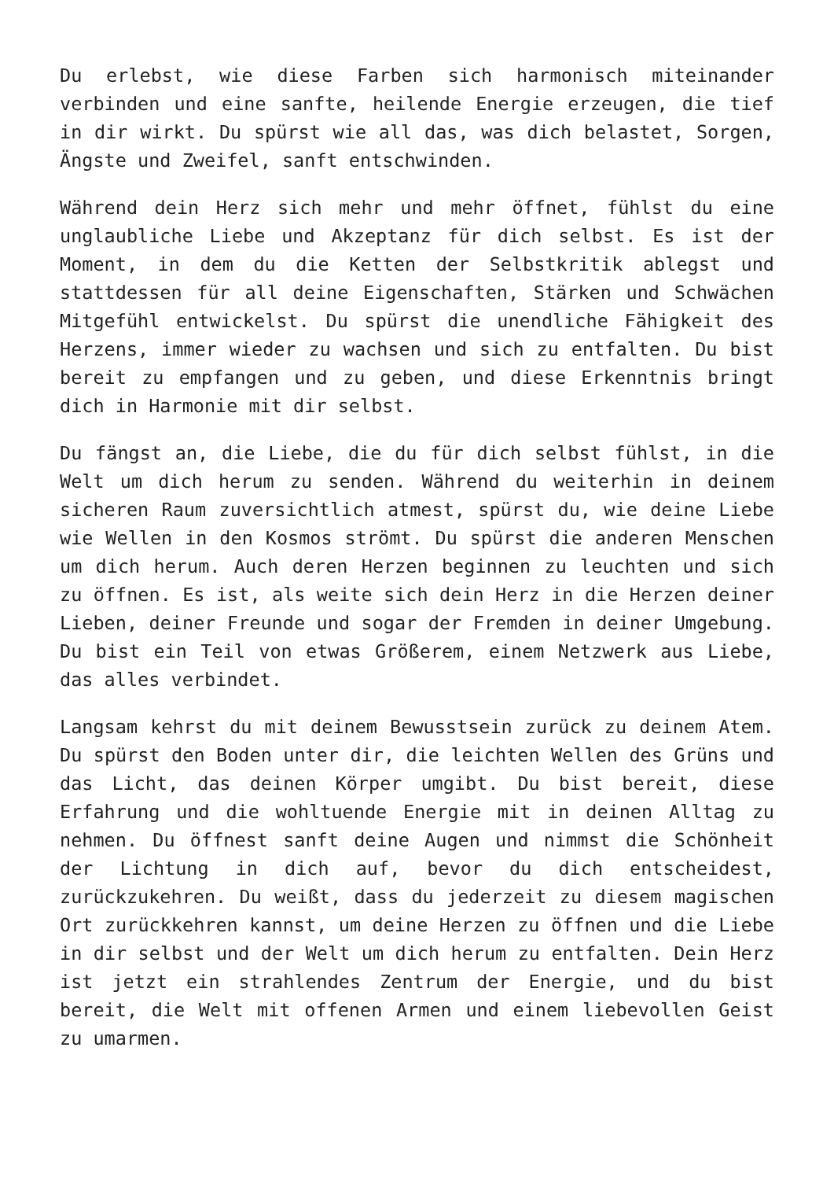Du erlebst, wie diese Farben sich harmonisch miteinander verbinden und eine sanfte, heilende Energie erzeugen, die tief in dir wirkt. Du spürst wie all das, was dich belastet, Sorgen, Ängste und Zweifel, sanft entschwinden.
Während dein Herz sich mehr und mehr öffnet, fühlst du eine unglaubliche Liebe und Akzeptanz für dich selbst. Es ist der Moment, in dem du die Ketten der Selbstkritik ablegst und stattdessen für all deine Eigenschaften, Stärken und Schwächen Mitgefühl entwickelst. Du spürst die unendliche Fähigkeit des Herzens, immer wieder zu wachsen und sich zu entfalten. Du bist bereit zu empfangen und zu geben, und diese Erkenntnis bringt dich in Harmonie mit dir selbst.
Du fängst an, die Liebe, die du für dich selbst fühlst, in die Welt um dich herum zu senden. Während du weiterhin in deinem sicheren Raum zuversichtlich atmest, spürst du, wie deine Liebe wie Wellen in den Kosmos strömt. Du spürst die anderen Menschen um dich herum. Auch deren Herzen beginnen zu leuchten und sich zu öffnen. Es ist, als weite sich dein Herz in die Herzen deiner Lieben, deiner Freunde und sogar der Fremden in deiner Umgebung. Du bist ein Teil von etwas Größerem, einem Netzwerk aus Liebe, das alles verbindet.
Langsam kehrst du mit deinem Bewusstsein zurück zu deinem Atem. Du spürst den Boden unter dir, die leichten Wellen des Grüns und das Licht, das deinen Körper umgibt. Du bist bereit, diese Erfahrung und die wohltuende Energie mit in deinen Alltag zu nehmen. Du öffnest sanft deine Augen und nimmst die Schönheit der Lichtung in dich auf, bevor du dich entscheidest, zurückzukehren. Du weißt, dass du jederzeit zu diesem magischen Ort zurückkehren kannst, um deine Herzen zu öffnen und die Liebe in dir selbst und der Welt um dich herum zu entfalten. Dein Herz ist jetzt ein strahlendes Zentrum der Energie, und du bist bereit, die Welt mit offenen Armen und einem liebevollen Geist zu umarmen.